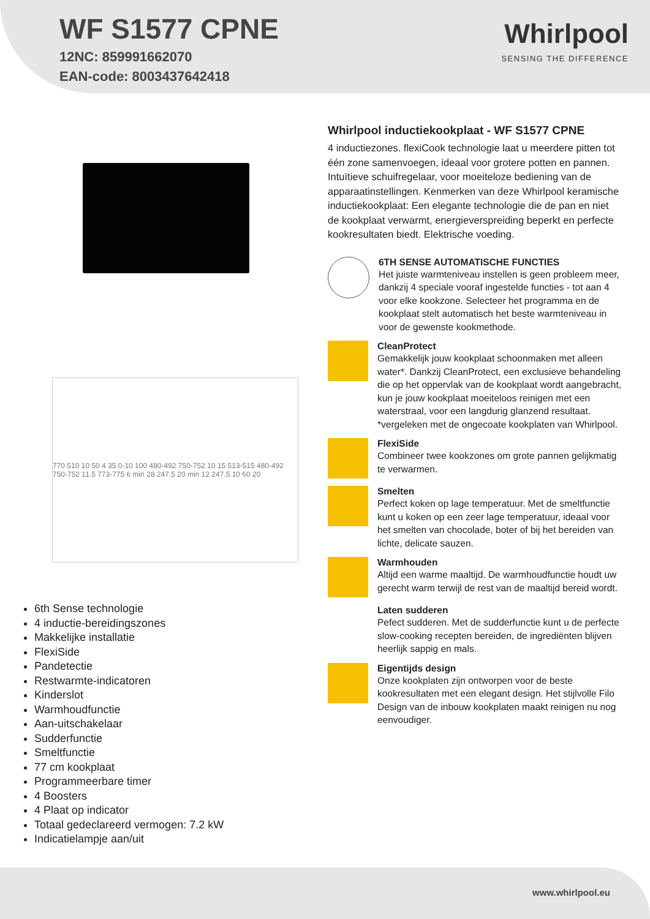WF S1577 CPNE
12NC: 859991662070
EAN-code: 8003437642418
Whirlpool
SENSING THE DIFFERENCE
770 510 10 50 4 35 0-10 100 480-492 750-752 10 15 513-515 480-492 750-752 11.5 773-775 6 min 28 247.5 20 min 12 247.5 10 60 20
6th Sense technologie
4 inductie-bereidingszones
Makkelijke installatie
FlexiSide
Pandetectie
Restwarmte-indicatoren
Kinderslot
Warmhoudfunctie
Aan-uitschakelaar
Sudderfunctie
Smeltfunctie
77 cm kookplaat
Programmeerbare timer
4 Boosters
4 Plaat op indicator
Totaal gedeclareerd vermogen: 7.2 kW
Indicatielampje aan/uit
Whirlpool inductiekookplaat - WF S1577 CPNE
4 inductiezones. flexiCook technologie laat u meerdere pitten tot één zone samenvoegen, ideaal voor grotere potten en pannen. Intuïtieve schuifregelaar, voor moeiteloze bediening van de apparaatinstellingen. Kenmerken van deze Whirlpool keramische inductiekookplaat: Een elegante technologie die de pan en niet de kookplaat verwarmt, energieverspreiding beperkt en perfecte kookresultaten biedt. Elektrische voeding.
6TH SENSE AUTOMATISCHE FUNCTIES
Het juiste warmteniveau instellen is geen probleem meer, dankzij 4 speciale vooraf ingestelde functies - tot aan 4 voor elke kookzone. Selecteer het programma en de kookplaat stelt automatisch het beste warmteniveau in voor de gewenste kookmethode.
CleanProtect
Gemakkelijk jouw kookplaat schoonmaken met alleen water*. Dankzij CleanProtect, een exclusieve behandeling die op het oppervlak van de kookplaat wordt aangebracht, kun je jouw kookplaat moeiteloos reinigen met een waterstraal, voor een langdurig glanzend resultaat. *vergeleken met de ongecoate kookplaten van Whirlpool.
FlexiSide
Combineer twee kookzones om grote pannen gelijkmatig te verwarmen.
Smelten
Perfect koken op lage temperatuur. Met de smeltfunctie kunt u koken op een zeer lage temperatuur, ideaal voor het smelten van chocolade, boter of bij het bereiden van lichte, delicate sauzen.
Warmhouden
Altijd een warme maaltijd. De warmhoudfunctie houdt uw gerecht warm terwijl de rest van de maaltijd bereid wordt.
Laten sudderen
Pefect sudderen. Met de sudderfunctie kunt u de perfecte slow-cooking recepten bereiden, de ingrediënten blijven heerlijk sappig en mals.
Eigentijds design
Onze kookplaten zijn ontworpen voor de beste kookresultaten met een elegant design. Het stijlvolle Filo Design van de inbouw kookplaten maakt reinigen nu nog eenvoudiger.
www.whirlpool.eu